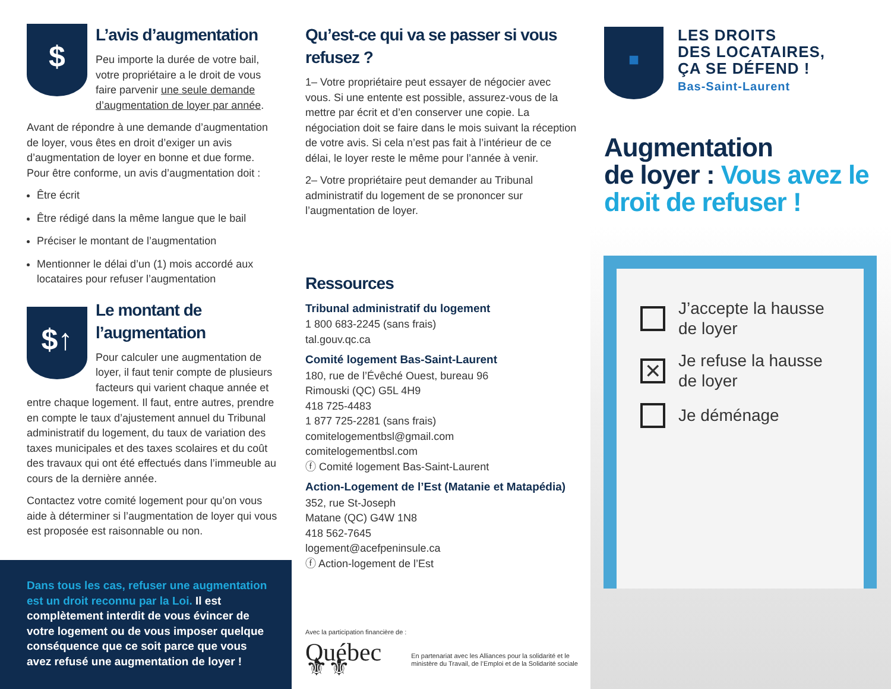$
L’avis d’augmentation
Peu importe la durée de votre bail, votre propriétaire a le droit de vous faire parvenir une seule demande d’augmentation de loyer par année.
Avant de répondre à une demande d’augmentation de loyer, vous êtes en droit d’exiger un avis d’augmentation de loyer en bonne et due forme. Pour être conforme, un avis d’augmentation doit :
Être écrit
Être rédigé dans la même langue que le bail
Préciser le montant de l’augmentation
Mentionner le délai d’un (1) mois accordé aux locataires pour refuser l’augmentation
$↑
Le montant de l’augmentation
Pour calculer une augmentation de loyer, il faut tenir compte de plusieurs facteurs qui varient chaque année et entre chaque logement. Il faut, entre autres, prendre en compte le taux d’ajustement annuel du Tribunal administratif du logement, du taux de variation des taxes municipales et des taxes scolaires et du coût des travaux qui ont été effectués dans l’immeuble au cours de la dernière année.
Contactez votre comité logement pour qu’on vous aide à déterminer si l’augmentation de loyer qui vous est proposée est raisonnable ou non.
Dans tous les cas, refuser une augmentation est un droit reconnu par la Loi. Il est complètement interdit de vous évincer de votre logement ou de vous imposer quelque conséquence que ce soit parce que vous avez refusé une augmentation de loyer !
Qu’est-ce qui va se passer si vous refusez ?
1– Votre propriétaire peut essayer de négocier avec vous. Si une entente est possible, assurez-vous de la mettre par écrit et d’en conserver une copie. La négociation doit se faire dans le mois suivant la réception de votre avis. Si cela n’est pas fait à l’intérieur de ce délai, le loyer reste le même pour l’année à venir.
2– Votre propriétaire peut demander au Tribunal administratif du logement de se prononcer sur l’augmentation de loyer.
Ressources
Tribunal administratif du logement
1 800 683-2245 (sans frais)
tal.gouv.qc.ca
Comité logement Bas-Saint-Laurent
180, rue de l’Évêché Ouest, bureau 96
Rimouski (QC) G5L 4H9
418 725-4483
1 877 725-2281 (sans frais)
comitelogementbsl@gmail.com
comitelogementbsl.com
ⓕ Comité logement Bas-Saint-Laurent
Action-Logement de l’Est (Matanie et Matapédia)
352, rue St-Joseph
Matane (QC) G4W 1N8
418 562-7645
logement@acefpeninsule.ca
ⓕ Action-logement de l’Est
Avec la participation financière de :
Québec ⚜⚜ En partenariat avec les Alliances pour la solidarité et le ministère du Travail, de l’Emploi et de la Solidarité sociale
■
LES DROITS
DES LOCATAIRES,
ÇA SE DÉFEND !
Bas-Saint-Laurent
Augmentation
de loyer : Vous avez le droit de refuser !
J’accepte la hausse de loyer
✕ Je refuse la hausse de loyer
Je déménage